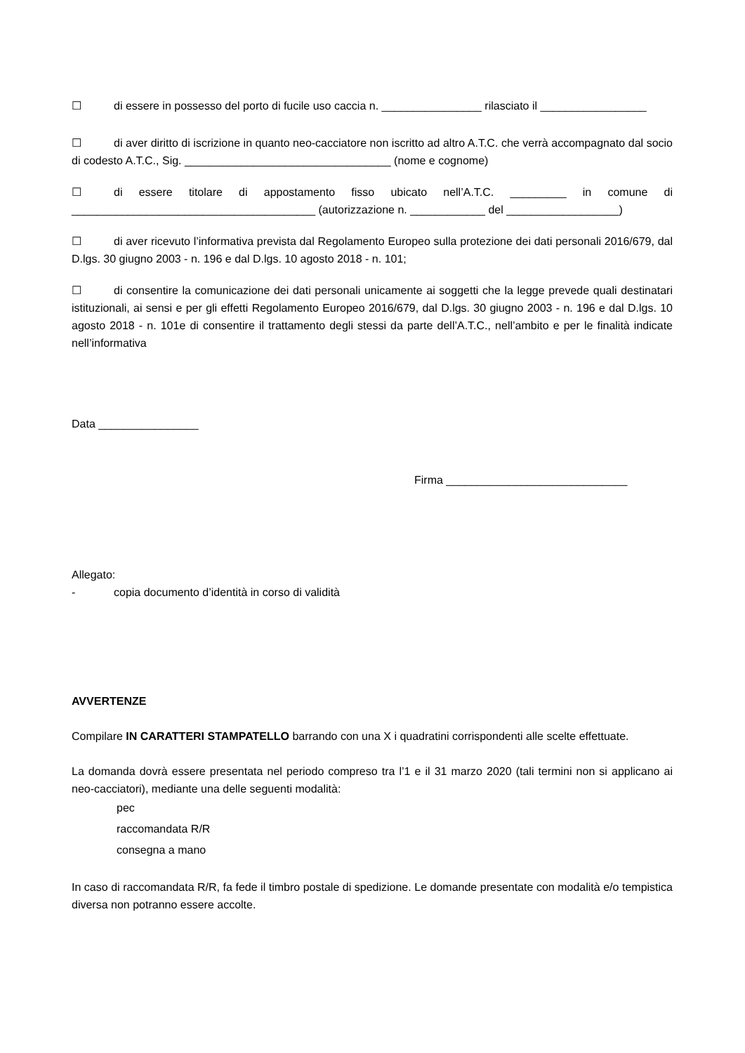☐ di essere in possesso del porto di fucile uso caccia n. ________________ rilasciato il _________________
☐ di aver diritto di iscrizione in quanto neo-cacciatore non iscritto ad altro A.T.C. che verrà accompagnato dal socio di codesto A.T.C., Sig. _________________________________ (nome e cognome)
☐ di essere titolare di appostamento fisso ubicato nell’A.T.C. _________ in comune di _______________________________________ (autorizzazione n. ____________ del __________________)
☐ di aver ricevuto l’informativa prevista dal Regolamento Europeo sulla protezione dei dati personali 2016/679, dal D.lgs. 30 giugno 2003 - n. 196 e dal D.lgs. 10 agosto 2018 - n. 101;
☐ di consentire la comunicazione dei dati personali unicamente ai soggetti che la legge prevede quali destinatari istituzionali, ai sensi e per gli effetti Regolamento Europeo 2016/679, dal D.lgs. 30 giugno 2003 - n. 196 e dal D.lgs. 10 agosto 2018 - n. 101e di consentire il trattamento degli stessi da parte dell’A.T.C., nell’ambito e per le finalità indicate nell’informativa
Data ________________
Firma _____________________________
Allegato:
- copia documento d’identità in corso di validità
AVVERTENZE
Compilare IN CARATTERI STAMPATELLO barrando con una X i quadratini corrispondenti alle scelte effettuate.
La domanda dovrà essere presentata nel periodo compreso tra l’1 e il 31 marzo 2020 (tali termini non si applicano ai neo-cacciatori), mediante una delle seguenti modalità:
pec
raccomandata R/R
consegna a mano
In caso di raccomandata R/R, fa fede il timbro postale di spedizione. Le domande presentate con modalità e/o tempistica diversa non potranno essere accolte.